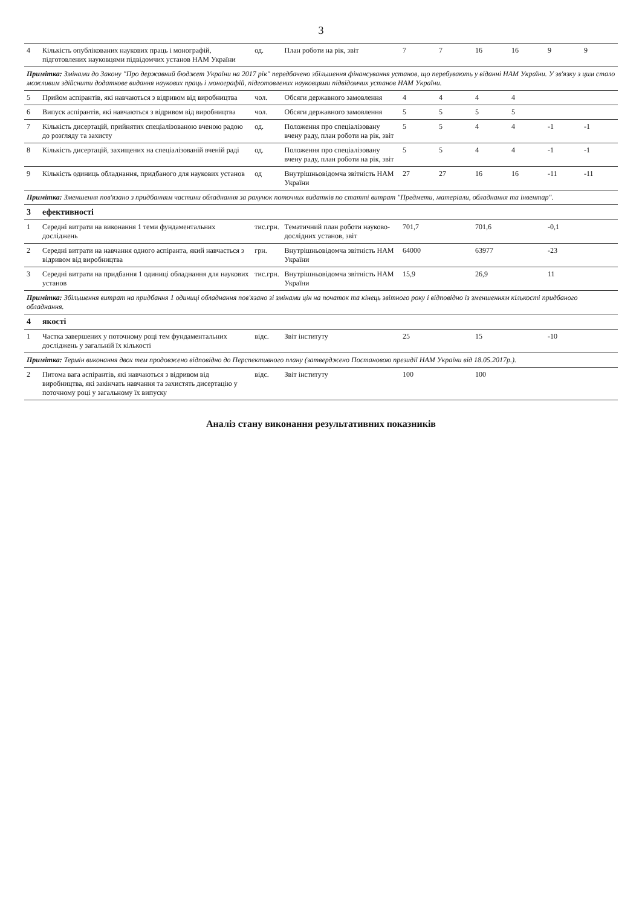3
| 4 | Кількість опублікованих наукових праць і монографій, підготовлених науковцями підвідомчих установ НАМ України | од. | План роботи на рік, звіт | 7 | 7 | 16 | 16 | 9 | 9 |
| Примітка: Змінами до Закону "Про державний бюджет України на 2017 рік" передбачено збільшення фінансування установ, що перебувають у віданні НАМ України. У зв'язку з цим стало можливим здійснити додаткове видання наукових праць і монографій, підготовлених науковцями підвідомчих установ НАМ України. | | | | | | | | | |
| 5 | Прийом аспірантів, які навчаються з відривом від виробництва | чол. | Обсяги державного замовлення | 4 | 4 | 4 | 4 | | |
| 6 | Випуск аспірантів, які навчаються з відривом від виробництва | чол. | Обсяги державного замовлення | 5 | 5 | 5 | 5 | | |
| 7 | Кількість дисертацій, прийнятих спеціалізованою вченою радою до розгляду та захисту | од. | Положення про спеціалізовану вчену раду, план роботи на рік, звіт | 5 | 5 | 4 | 4 | -1 | -1 |
| 8 | Кількість дисертацій, захищених на спеціалізованій вченій раді | од. | Положення про спеціалізовану вчену раду, план роботи на рік, звіт | 5 | 5 | 4 | 4 | -1 | -1 |
| 9 | Кількість одиниць обладнання, придбаного для наукових установ | од | Внутрішньовідомча звітність НАМ України | 27 | 27 | 16 | 16 | -11 | -11 |
| Примітка: Зменшення пов'язано з придбанням частини обладнання за рахунок поточних видатків по статті витрат "Предмети, матеріали, обладнання та інвентар". | | | | | | | | | |
| 3 | ефективності | | | | | | | | |
| 1 | Середні витрати на виконання 1 теми фундаментальних досліджень | тис.грн. | Тематичний план роботи науково-дослідних установ, звіт | 701,7 | | 701,6 | | -0,1 | |
| 2 | Середні витрати на навчання одного аспіранта, який навчається з відривом від виробництва | грн. | Внутрішньовідомча звітність НАМ України | 64000 | | 63977 | | -23 | |
| 3 | Середні витрати на придбання 1 одиниці обладнання для наукових установ | тис.грн. | Внутрішньовідомча звітність НАМ України | 15,9 | | 26,9 | | 11 | |
| Примітка: Збільшення витрат на придбання 1 одиниці обладнання пов'язано зі змінами цін на початок та кінець звітного року і відповідно із зменшенням кількості придбаного обладнання. | | | | | | | | | |
| 4 | якості | | | | | | | | |
| 1 | Частка завершених у поточному році тем фундаментальних досліджень у загальній їх кількості | відс. | Звіт інституту | 25 | | 15 | | -10 | |
| Примітка: Термін виконання двох тем продовжено відповідно до Перспективного плану (затверджено Постановою президії НАМ України від 18.05.2017р.). | | | | | | | | | |
| 2 | Питома вага аспірантів, які навчаються з відривом від виробництва, які закінчать навчання та захистять дисертацію у поточному році у загальному їх випуску | відс. | Звіт інституту | 100 | | 100 | | | |
Аналіз стану виконання результативних показників